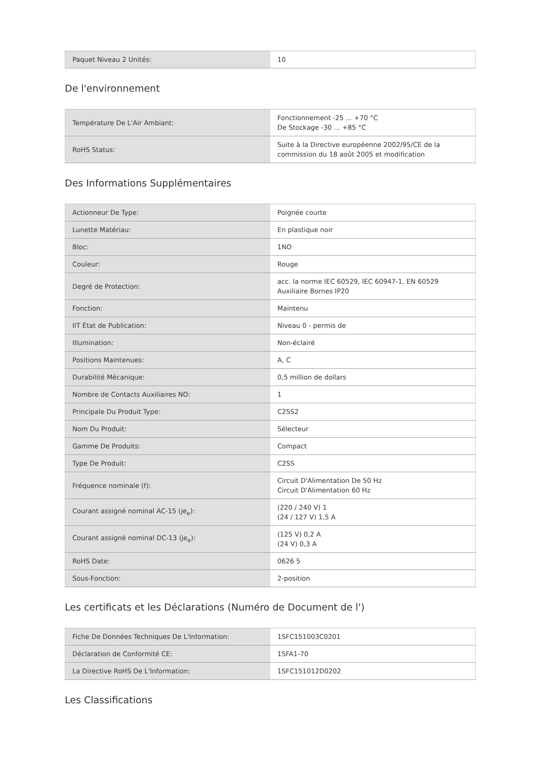| Paquet Niveau 2 Unités: | 10 |
De l'environnement
| Température De L'Air Ambiant: | Fonctionnement -25 ... +70 °C De Stockage -30 ... +85 °C |
| RoHS Status: | Suite à la Directive européenne 2002/95/CE de la commission du 18 août 2005 et modification |
Des Informations Supplémentaires
| Actionneur De Type: | Poignée courte |
| Lunette Matériau: | En plastique noir |
| Bloc: | 1NO |
| Couleur: | Rouge |
| Degré de Protection: | acc. la norme IEC 60529, IEC 60947-1, EN 60529 Auxiliaire Bornes IP20 |
| Fonction: | Maintenu |
| IIT État de Publication: | Niveau 0 - permis de |
| Illumination: | Non-éclairé |
| Positions Maintenues: | A, C |
| Durabilité Mécanique: | 0,5 million de dollars |
| Nombre de Contacts Auxiliaires NO: | 1 |
| Principale Du Produit Type: | C2SS2 |
| Nom Du Produit: | Sélecteur |
| Gamme De Produits: | Compact |
| Type De Produit: | C2SS |
| Fréquence nominale (f): | Circuit D'Alimentation De 50 Hz Circuit D'Alimentation 60 Hz |
| Courant assigné nominal AC-15 (je<sub>e</sub>): | (220 / 240 V) 1 (24 / 127 V) 1,5 A |
| Courant assigné nominal DC-13 (je<sub>e</sub>): | (125 V) 0,2 A (24 V) 0,3 A |
| RoHS Date: | 0626 5 |
| Sous-Fonction: | 2-position |
Les certificats et les Déclarations (Numéro de Document de l')
| Fiche De Données Techniques De L'Information: | 1SFC151003C0201 |
| Déclaration de Conformité CE: | 1SFA1-70 |
| La Directive RoHS De L'Information: | 1SFC151012D0202 |
Les Classifications